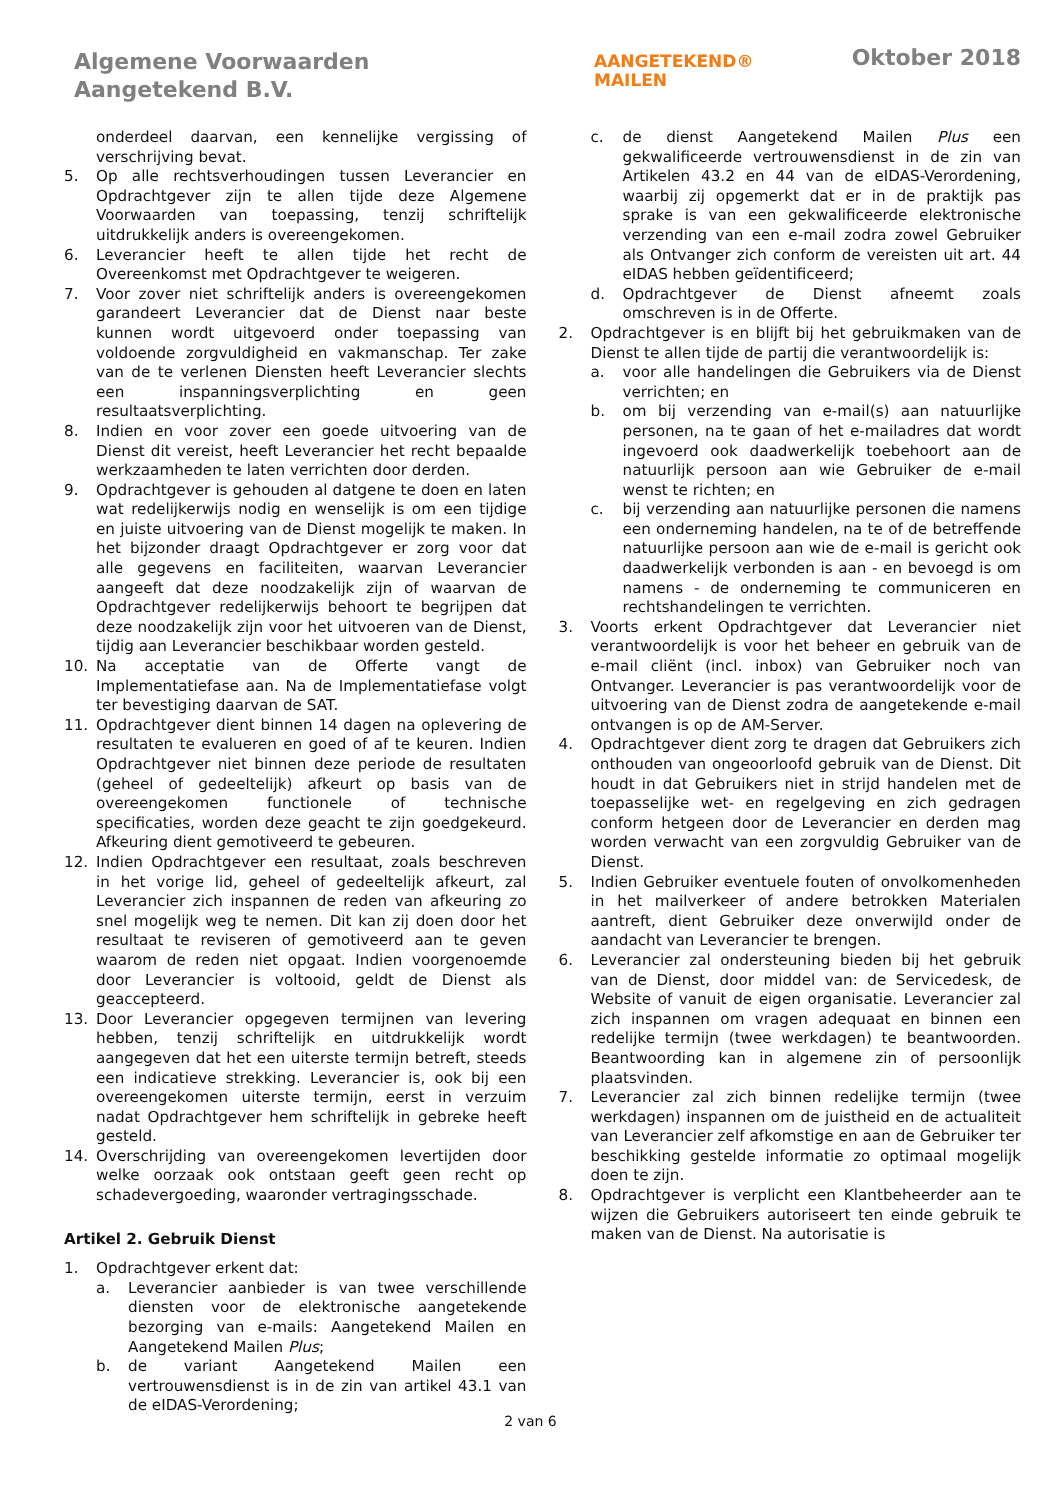Algemene Voorwaarden
Aangetekend B.V.
AANGETEKEND®
MAILEN
Oktober 2018
onderdeel daarvan, een kennelijke vergissing of verschrijving bevat.
5. Op alle rechtsverhoudingen tussen Leverancier en Opdrachtgever zijn te allen tijde deze Algemene Voorwaarden van toepassing, tenzij schriftelijk uitdrukkelijk anders is overeengekomen.
6. Leverancier heeft te allen tijde het recht de Overeenkomst met Opdrachtgever te weigeren.
7. Voor zover niet schriftelijk anders is overeengekomen garandeert Leverancier dat de Dienst naar beste kunnen wordt uitgevoerd onder toepassing van voldoende zorgvuldigheid en vakmanschap. Ter zake van de te verlenen Diensten heeft Leverancier slechts een inspanningsverplichting en geen resultaatsverplichting.
8. Indien en voor zover een goede uitvoering van de Dienst dit vereist, heeft Leverancier het recht bepaalde werkzaamheden te laten verrichten door derden.
9. Opdrachtgever is gehouden al datgene te doen en laten wat redelijkerwijs nodig en wenselijk is om een tijdige en juiste uitvoering van de Dienst mogelijk te maken. In het bijzonder draagt Opdrachtgever er zorg voor dat alle gegevens en faciliteiten, waarvan Leverancier aangeeft dat deze noodzakelijk zijn of waarvan de Opdrachtgever redelijkerwijs behoort te begrijpen dat deze noodzakelijk zijn voor het uitvoeren van de Dienst, tijdig aan Leverancier beschikbaar worden gesteld.
10. Na acceptatie van de Offerte vangt de Implementatiefase aan. Na de Implementatiefase volgt ter bevestiging daarvan de SAT.
11. Opdrachtgever dient binnen 14 dagen na oplevering de resultaten te evalueren en goed of af te keuren. Indien Opdrachtgever niet binnen deze periode de resultaten (geheel of gedeeltelijk) afkeurt op basis van de overeengekomen functionele of technische specificaties, worden deze geacht te zijn goedgekeurd. Afkeuring dient gemotiveerd te gebeuren.
12. Indien Opdrachtgever een resultaat, zoals beschreven in het vorige lid, geheel of gedeeltelijk afkeurt, zal Leverancier zich inspannen de reden van afkeuring zo snel mogelijk weg te nemen. Dit kan zij doen door het resultaat te reviseren of gemotiveerd aan te geven waarom de reden niet opgaat. Indien voorgenoemde door Leverancier is voltooid, geldt de Dienst als geaccepteerd.
13. Door Leverancier opgegeven termijnen van levering hebben, tenzij schriftelijk en uitdrukkelijk wordt aangegeven dat het een uiterste termijn betreft, steeds een indicatieve strekking. Leverancier is, ook bij een overeengekomen uiterste termijn, eerst in verzuim nadat Opdrachtgever hem schriftelijk in gebreke heeft gesteld.
14. Overschrijding van overeengekomen levertijden door welke oorzaak ook ontstaan geeft geen recht op schadevergoeding, waaronder vertragingsschade.
Artikel 2. Gebruik Dienst
1. Opdrachtgever erkent dat:
a. Leverancier aanbieder is van twee verschillende diensten voor de elektronische aangetekende bezorging van e-mails: Aangetekend Mailen en Aangetekend Mailen Plus;
b. de variant Aangetekend Mailen een vertrouwensdienst is in de zin van artikel 43.1 van de eIDAS-Verordening;
c. de dienst Aangetekend Mailen Plus een gekwalificeerde vertrouwensdienst in de zin van Artikelen 43.2 en 44 van de eIDAS-Verordening, waarbij zij opgemerkt dat er in de praktijk pas sprake is van een gekwalificeerde elektronische verzending van een e-mail zodra zowel Gebruiker als Ontvanger zich conform de vereisten uit art. 44 eIDAS hebben geïdentificeerd;
d. Opdrachtgever de Dienst afneemt zoals omschreven is in de Offerte.
2. Opdrachtgever is en blijft bij het gebruikmaken van de Dienst te allen tijde de partij die verantwoordelijk is:
a. voor alle handelingen die Gebruikers via de Dienst verrichten; en
b. om bij verzending van e-mail(s) aan natuurlijke personen, na te gaan of het e-mailadres dat wordt ingevoerd ook daadwerkelijk toebehoort aan de natuurlijk persoon aan wie Gebruiker de e-mail wenst te richten; en
c. bij verzending aan natuurlijke personen die namens een onderneming handelen, na te of de betreffende natuurlijke persoon aan wie de e-mail is gericht ook daadwerkelijk verbonden is aan - en bevoegd is om namens - de onderneming te communiceren en rechtshandelingen te verrichten.
3. Voorts erkent Opdrachtgever dat Leverancier niet verantwoordelijk is voor het beheer en gebruik van de e-mail cliënt (incl. inbox) van Gebruiker noch van Ontvanger. Leverancier is pas verantwoordelijk voor de uitvoering van de Dienst zodra de aangetekende e-mail ontvangen is op de AM-Server.
4. Opdrachtgever dient zorg te dragen dat Gebruikers zich onthouden van ongeoorloofd gebruik van de Dienst. Dit houdt in dat Gebruikers niet in strijd handelen met de toepasselijke wet- en regelgeving en zich gedragen conform hetgeen door de Leverancier en derden mag worden verwacht van een zorgvuldig Gebruiker van de Dienst.
5. Indien Gebruiker eventuele fouten of onvolkomenheden in het mailverkeer of andere betrokken Materialen aantreft, dient Gebruiker deze onverwijld onder de aandacht van Leverancier te brengen.
6. Leverancier zal ondersteuning bieden bij het gebruik van de Dienst, door middel van: de Servicedesk, de Website of vanuit de eigen organisatie. Leverancier zal zich inspannen om vragen adequaat en binnen een redelijke termijn (twee werkdagen) te beantwoorden. Beantwoording kan in algemene zin of persoonlijk plaatsvinden.
7. Leverancier zal zich binnen redelijke termijn (twee werkdagen) inspannen om de juistheid en de actualiteit van Leverancier zelf afkomstige en aan de Gebruiker ter beschikking gestelde informatie zo optimaal mogelijk doen te zijn.
8. Opdrachtgever is verplicht een Klantbeheerder aan te wijzen die Gebruikers autoriseert ten einde gebruik te maken van de Dienst. Na autorisatie is
2 van 6